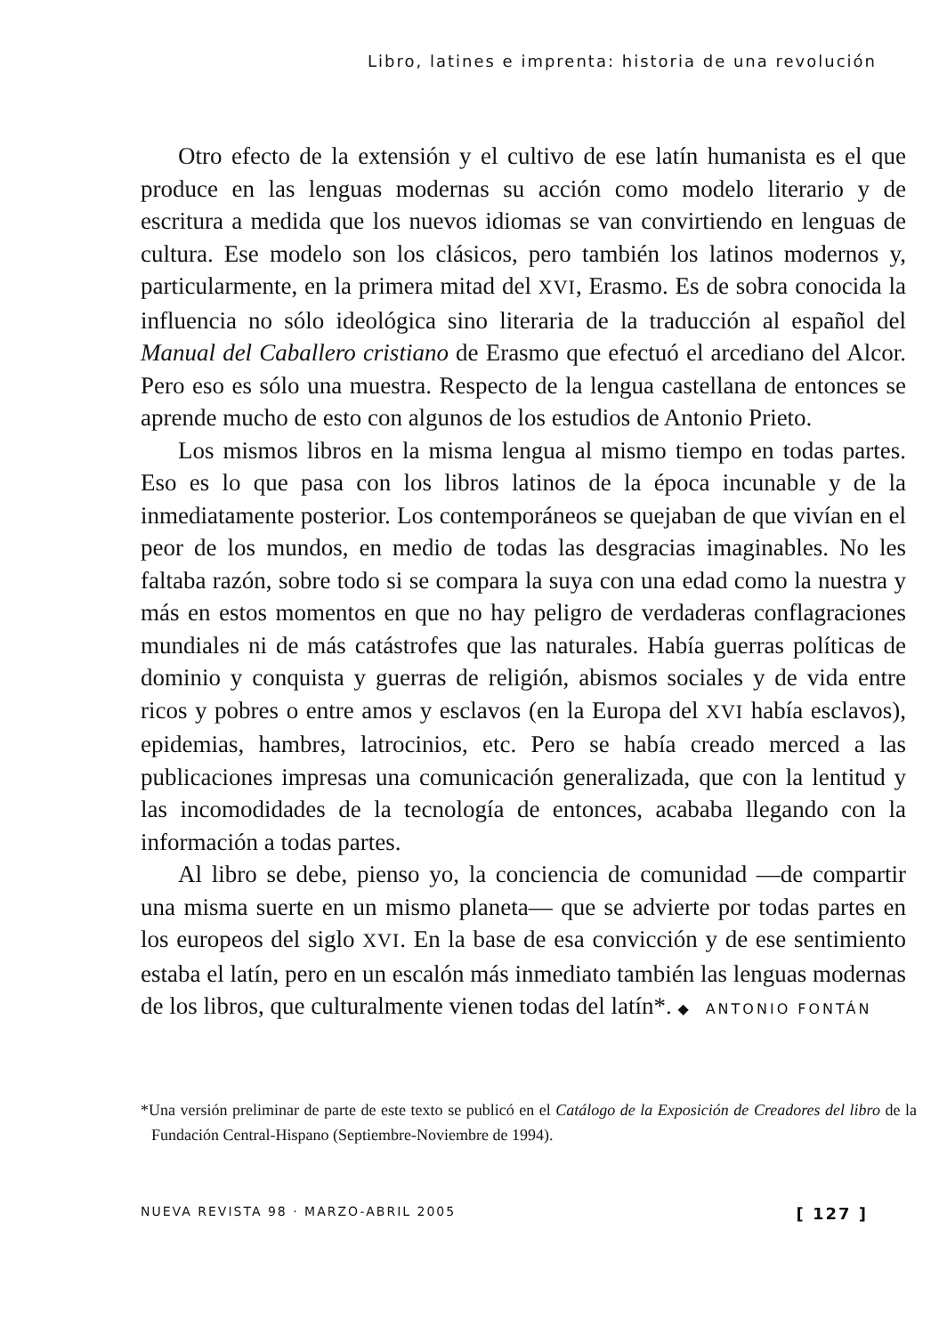Libro, latines e imprenta: historia de una revolución
Otro efecto de la extensión y el cultivo de ese latín humanista es el que produce en las lenguas modernas su acción como modelo literario y de escritura a medida que los nuevos idiomas se van convirtiendo en lenguas de cultura. Ese modelo son los clásicos, pero también los latinos modernos y, particularmente, en la primera mitad del XVI, Erasmo. Es de sobra conocida la influencia no sólo ideológica sino literaria de la traducción al español del Manual del Caballero cristiano de Erasmo que efectuó el arcediano del Alcor. Pero eso es sólo una muestra. Respecto de la lengua castellana de entonces se aprende mucho de esto con algunos de los estudios de Antonio Prieto.
Los mismos libros en la misma lengua al mismo tiempo en todas partes. Eso es lo que pasa con los libros latinos de la época incunable y de la inmediatamente posterior. Los contemporáneos se quejaban de que vivían en el peor de los mundos, en medio de todas las desgracias imaginables. No les faltaba razón, sobre todo si se compara la suya con una edad como la nuestra y más en estos momentos en que no hay peligro de verdaderas conflagraciones mundiales ni de más catástrofes que las naturales. Había guerras políticas de dominio y conquista y guerras de religión, abismos sociales y de vida entre ricos y pobres o entre amos y esclavos (en la Europa del XVI había esclavos), epidemias, hambres, latrocinios, etc. Pero se había creado merced a las publicaciones impresas una comunicación generalizada, que con la lentitud y las incomodidades de la tecnología de entonces, acababa llegando con la información a todas partes.
Al libro se debe, pienso yo, la conciencia de comunidad —de compartir una misma suerte en un mismo planeta— que se advierte por todas partes en los europeos del siglo XVI. En la base de esa convicción y de ese sentimiento estaba el latín, pero en un escalón más inmediato también las lenguas modernas de los libros, que culturalmente vienen todas del latín*. ◆ ANTONIO FONTÁN
*Una versión preliminar de parte de este texto se publicó en el Catálogo de la Exposición de Creadores del libro de la Fundación Central-Hispano (Septiembre-Noviembre de 1994).
NUEVA REVISTA 98 · MARZO-ABRIL 2005 [ 127 ]